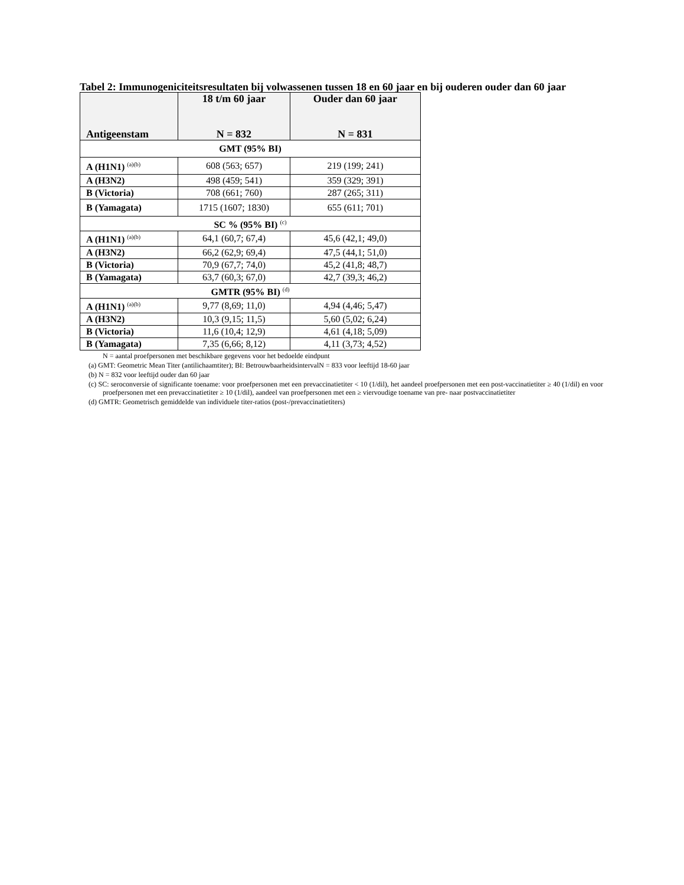Tabel 2: Immunogeniciteitsresultaten bij volwassenen tussen 18 en 60 jaar en bij ouderen ouder dan 60 jaar
| Antigeenstam | 18 t/m 60 jaar N = 832 | Ouder dan 60 jaar N = 831 |
| --- | --- | --- |
| GMT (95% BI) | | |
| A (H1N1) <sup>(a)(b)</sup> | 608 (563; 657) | 219 (199; 241) |
| A (H3N2) | 498 (459; 541) | 359 (329; 391) |
| B (Victoria) | 708 (661; 760) | 287 (265; 311) |
| B (Yamagata) | 1715 (1607; 1830) | 655 (611; 701) |
| SC % (95% BI) <sup>(c)</sup> | | |
| A (H1N1) <sup>(a)(b)</sup> | 64,1 (60,7; 67,4) | 45,6 (42,1; 49,0) |
| A (H3N2) | 66,2 (62,9; 69,4) | 47,5 (44,1; 51,0) |
| B (Victoria) | 70,9 (67,7; 74,0) | 45,2 (41,8; 48,7) |
| B (Yamagata) | 63,7 (60,3; 67,0) | 42,7 (39,3; 46,2) |
| GMTR (95% BI) <sup>(d)</sup> | | |
| A (H1N1) <sup>(a)(b)</sup> | 9,77 (8,69; 11,0) | 4,94 (4,46; 5,47) |
| A (H3N2) | 10,3 (9,15; 11,5) | 5,60 (5,02; 6,24) |
| B (Victoria) | 11,6 (10,4; 12,9) | 4,61 (4,18; 5,09) |
| B (Yamagata) | 7,35 (6,66; 8,12) | 4,11 (3,73; 4,52) |
N = aantal proefpersonen met beschikbare gegevens voor het bedoelde eindpunt
(a) GMT: Geometric Mean Titer (antilichaamtiter); BI: BetrouwbaarheidsintervalN = 833 voor leeftijd 18-60 jaar
(b) N = 832 voor leeftijd ouder dan 60 jaar
(c) SC: seroconversie of significante toename: voor proefpersonen met een prevaccinatietiter < 10 (1/dil), het aandeel proefpersonen met een post-vaccinatietiter ≥ 40 (1/dil) en voor proefpersonen met een prevaccinatietiter ≥ 10 (1/dil), aandeel van proefpersonen met een ≥ viervoudige toename van pre- naar postvaccinatietiter
(d) GMTR: Geometrisch gemiddelde van individuele titer-ratios (post-/prevaccinatietiters)